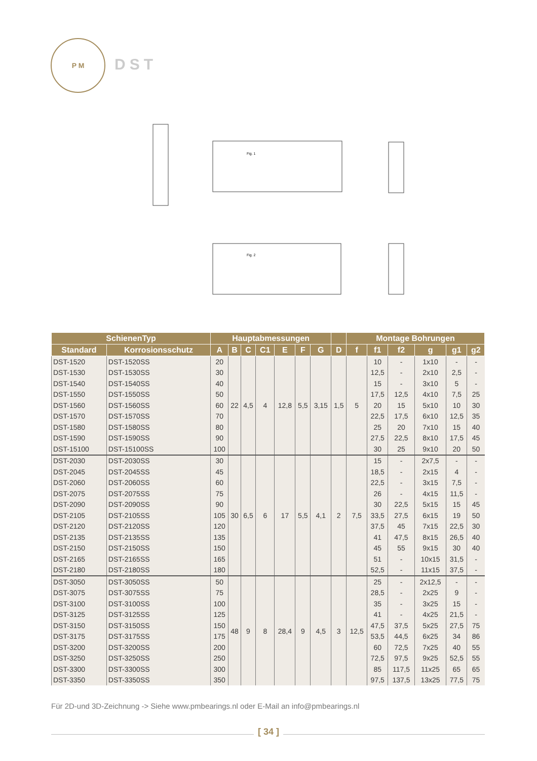P M
DST
Fig. 1
Fig. 2
| SchienenTyp | | Hauptabmessungen | | | | | | | | Montage Bohrungen | | | | | |
| --- | --- | --- | --- | --- | --- | --- | --- | --- | --- | --- | --- | --- | --- | --- | --- |
| Standard | Korrosionsschutz | A | B | C | C1 | E | F | G | D | f | f1 | f2 | g | g1 | g2 |
| DST-1520 | DST-1520SS | 20 | 22 | 4,5 | 4 | 12,8 | 5,5 | 3,15 | 1,5 | 5 | 10 | - | 1x10 | - | - |
| DST-1530 | DST-1530SS | 30 | | | | | | | | | 12,5 | - | 2x10 | 2,5 | - |
| DST-1540 | DST-1540SS | 40 | | | | | | | | | 15 | - | 3x10 | 5 | - |
| DST-1550 | DST-1550SS | 50 | | | | | | | | | 17,5 | 12,5 | 4x10 | 7,5 | 25 |
| DST-1560 | DST-1560SS | 60 | | | | | | | | | 20 | 15 | 5x10 | 10 | 30 |
| DST-1570 | DST-1570SS | 70 | | | | | | | | | 22,5 | 17,5 | 6x10 | 12,5 | 35 |
| DST-1580 | DST-1580SS | 80 | | | | | | | | | 25 | 20 | 7x10 | 15 | 40 |
| DST-1590 | DST-1590SS | 90 | | | | | | | | | 27,5 | 22,5 | 8x10 | 17,5 | 45 |
| DST-15100 | DST-15100SS | 100 | | | | | | | | | 30 | 25 | 9x10 | 20 | 50 |
| DST-2030 | DST-2030SS | 30 | 30 | 6,5 | 6 | 17 | 5,5 | 4,1 | 2 | 7,5 | 15 | - | 2x7,5 | - | - |
| DST-2045 | DST-2045SS | 45 | | | | | | | | | 18,5 | - | 2x15 | 4 | - |
| DST-2060 | DST-2060SS | 60 | | | | | | | | | 22,5 | - | 3x15 | 7,5 | - |
| DST-2075 | DST-2075SS | 75 | | | | | | | | | 26 | - | 4x15 | 11,5 | - |
| DST-2090 | DST-2090SS | 90 | | | | | | | | | 30 | 22,5 | 5x15 | 15 | 45 |
| DST-2105 | DST-2105SS | 105 | | | | | | | | | 33,5 | 27,5 | 6x15 | 19 | 50 |
| DST-2120 | DST-2120SS | 120 | | | | | | | | | 37,5 | 45 | 7x15 | 22,5 | 30 |
| DST-2135 | DST-2135SS | 135 | | | | | | | | | 41 | 47,5 | 8x15 | 26,5 | 40 |
| DST-2150 | DST-2150SS | 150 | | | | | | | | | 45 | 55 | 9x15 | 30 | 40 |
| DST-2165 | DST-2165SS | 165 | | | | | | | | | 51 | - | 10x15 | 31,5 | - |
| DST-2180 | DST-2180SS | 180 | | | | | | | | | 52,5 | - | 11x15 | 37,5 | - |
| DST-3050 | DST-3050SS | 50 | 48 | 9 | 8 | 28,4 | 9 | 4,5 | 3 | 12,5 | 25 | - | 2x12,5 | - | - |
| DST-3075 | DST-3075SS | 75 | | | | | | | | | 28,5 | - | 2x25 | 9 | - |
| DST-3100 | DST-3100SS | 100 | | | | | | | | | 35 | - | 3x25 | 15 | - |
| DST-3125 | DST-3125SS | 125 | | | | | | | | | 41 | - | 4x25 | 21,5 | - |
| DST-3150 | DST-3150SS | 150 | | | | | | | | | 47,5 | 37,5 | 5x25 | 27,5 | 75 |
| DST-3175 | DST-3175SS | 175 | | | | | | | | | 53,5 | 44,5 | 6x25 | 34 | 86 |
| DST-3200 | DST-3200SS | 200 | | | | | | | | | 60 | 72,5 | 7x25 | 40 | 55 |
| DST-3250 | DST-3250SS | 250 | | | | | | | | | 72,5 | 97,5 | 9x25 | 52,5 | 55 |
| DST-3300 | DST-3300SS | 300 | | | | | | | | | 85 | 117,5 | 11x25 | 65 | 65 |
| DST-3350 | DST-3350SS | 350 | | | | | | | | | 97,5 | 137,5 | 13x25 | 77,5 | 75 |
Für 2D-und 3D-Zeichnung -> Siehe www.pmbearings.nl oder E-Mail an info@pmbearings.nl
[ 34 ]